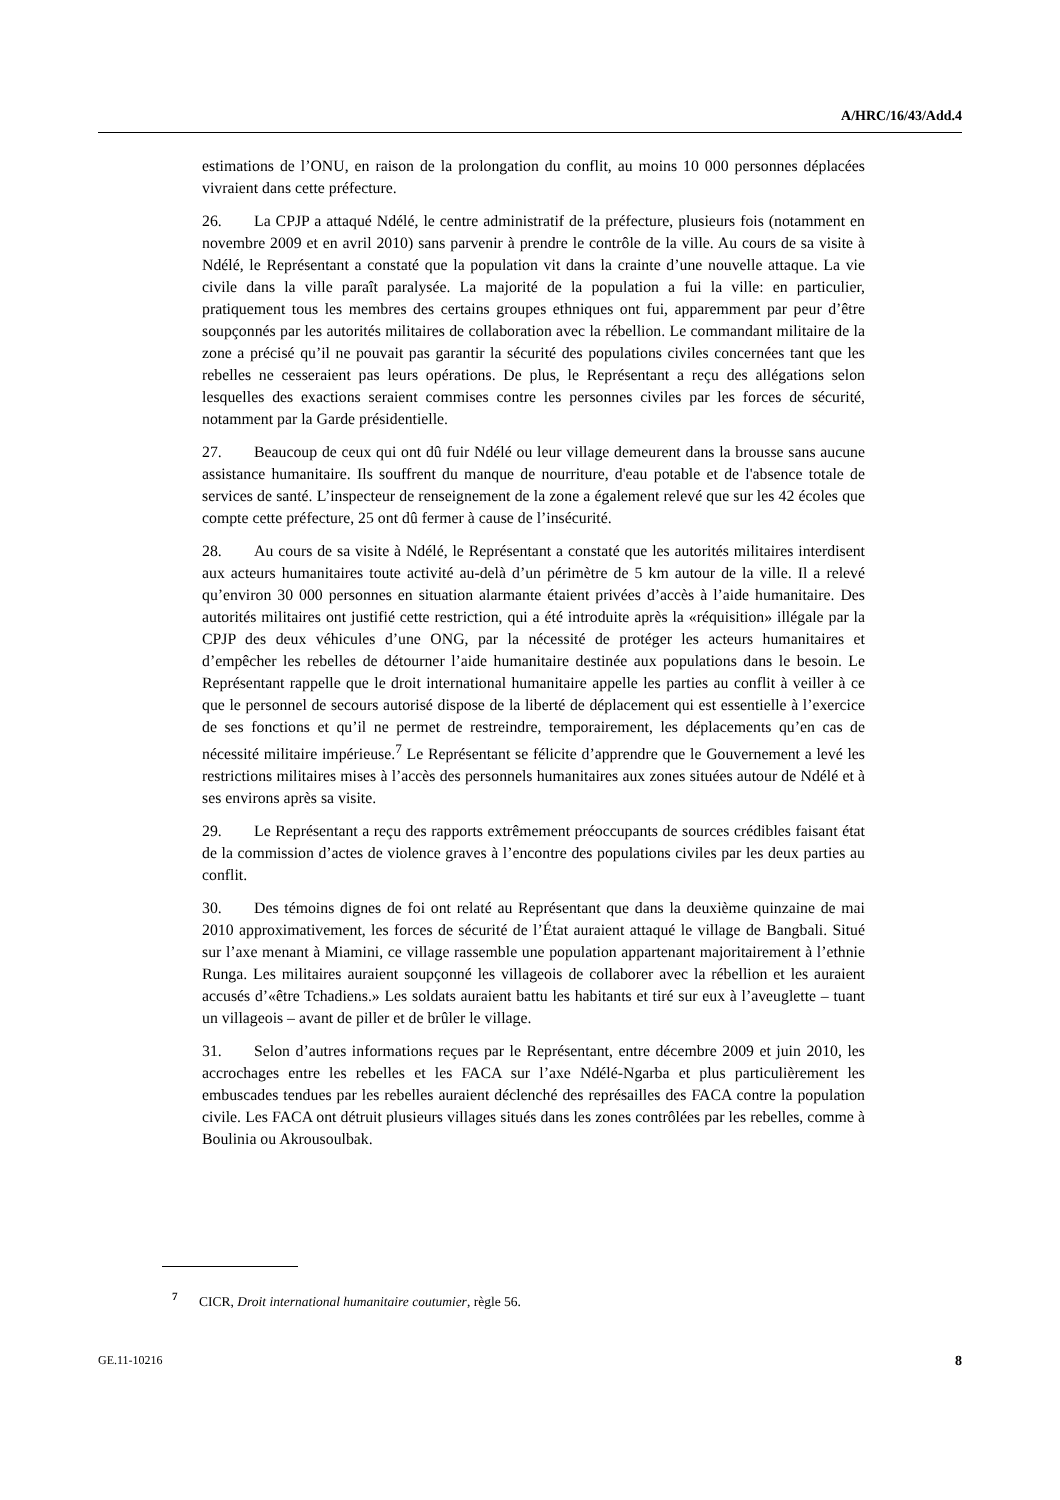A/HRC/16/43/Add.4
estimations de l’ONU, en raison de la prolongation du conflit, au moins 10 000 personnes déplacées vivraient dans cette préfecture.
26. La CPJP a attaqué Ndélé, le centre administratif de la préfecture, plusieurs fois (notamment en novembre 2009 et en avril 2010) sans parvenir à prendre le contrôle de la ville. Au cours de sa visite à Ndélé, le Représentant a constaté que la population vit dans la crainte d’une nouvelle attaque. La vie civile dans la ville paraît paralysée. La majorité de la population a fui la ville: en particulier, pratiquement tous les membres des certains groupes ethniques ont fui, apparemment par peur d’être soupçonnés par les autorités militaires de collaboration avec la rébellion. Le commandant militaire de la zone a précisé qu’il ne pouvait pas garantir la sécurité des populations civiles concernées tant que les rebelles ne cesseraient pas leurs opérations. De plus, le Représentant a reçu des allégations selon lesquelles des exactions seraient commises contre les personnes civiles par les forces de sécurité, notamment par la Garde présidentielle.
27. Beaucoup de ceux qui ont dû fuir Ndélé ou leur village demeurent dans la brousse sans aucune assistance humanitaire. Ils souffrent du manque de nourriture, d'eau potable et de l'absence totale de services de santé. L’inspecteur de renseignement de la zone a également relevé que sur les 42 écoles que compte cette préfecture, 25 ont dû fermer à cause de l’insécurité.
28. Au cours de sa visite à Ndélé, le Représentant a constaté que les autorités militaires interdisent aux acteurs humanitaires toute activité au-delà d’un périmètre de 5 km autour de la ville. Il a relevé qu’environ 30 000 personnes en situation alarmante étaient privées d’accès à l’aide humanitaire. Des autorités militaires ont justifié cette restriction, qui a été introduite après la «réquisition» illégale par la CPJP des deux véhicules d’une ONG, par la nécessité de protéger les acteurs humanitaires et d’empêcher les rebelles de détourner l’aide humanitaire destinée aux populations dans le besoin. Le Représentant rappelle que le droit international humanitaire appelle les parties au conflit à veiller à ce que le personnel de secours autorisé dispose de la liberté de déplacement qui est essentielle à l’exercice de ses fonctions et qu’il ne permet de restreindre, temporairement, les déplacements qu’en cas de nécessité militaire impérieuse.<sup>7</sup> Le Représentant se félicite d’apprendre que le Gouvernement a levé les restrictions militaires mises à l’accès des personnels humanitaires aux zones situées autour de Ndélé et à ses environs après sa visite.
29. Le Représentant a reçu des rapports extrêmement préoccupants de sources crédibles faisant état de la commission d’actes de violence graves à l’encontre des populations civiles par les deux parties au conflit.
30. Des témoins dignes de foi ont relaté au Représentant que dans la deuxième quinzaine de mai 2010 approximativement, les forces de sécurité de l’État auraient attaqué le village de Bangbali. Situé sur l’axe menant à Miamini, ce village rassemble une population appartenant majoritairement à l’ethnie Runga. Les militaires auraient soupçonné les villageois de collaborer avec la rébellion et les auraient accusés d’«être Tchadiens.» Les soldats auraient battu les habitants et tiré sur eux à l’aveuglette – tuant un villageois – avant de piller et de brûler le village.
31. Selon d’autres informations reçues par le Représentant, entre décembre 2009 et juin 2010, les accrochages entre les rebelles et les FACA sur l’axe Ndélé-Ngarba et plus particulièrement les embuscades tendues par les rebelles auraient déclenché des représailles des FACA contre la population civile. Les FACA ont détruit plusieurs villages situés dans les zones contrôlées par les rebelles, comme à Boulinia ou Akrousoulbak.
<sup>7</sup> CICR, Droit international humanitaire coutumier, règle 56.
GE.11-10216 8